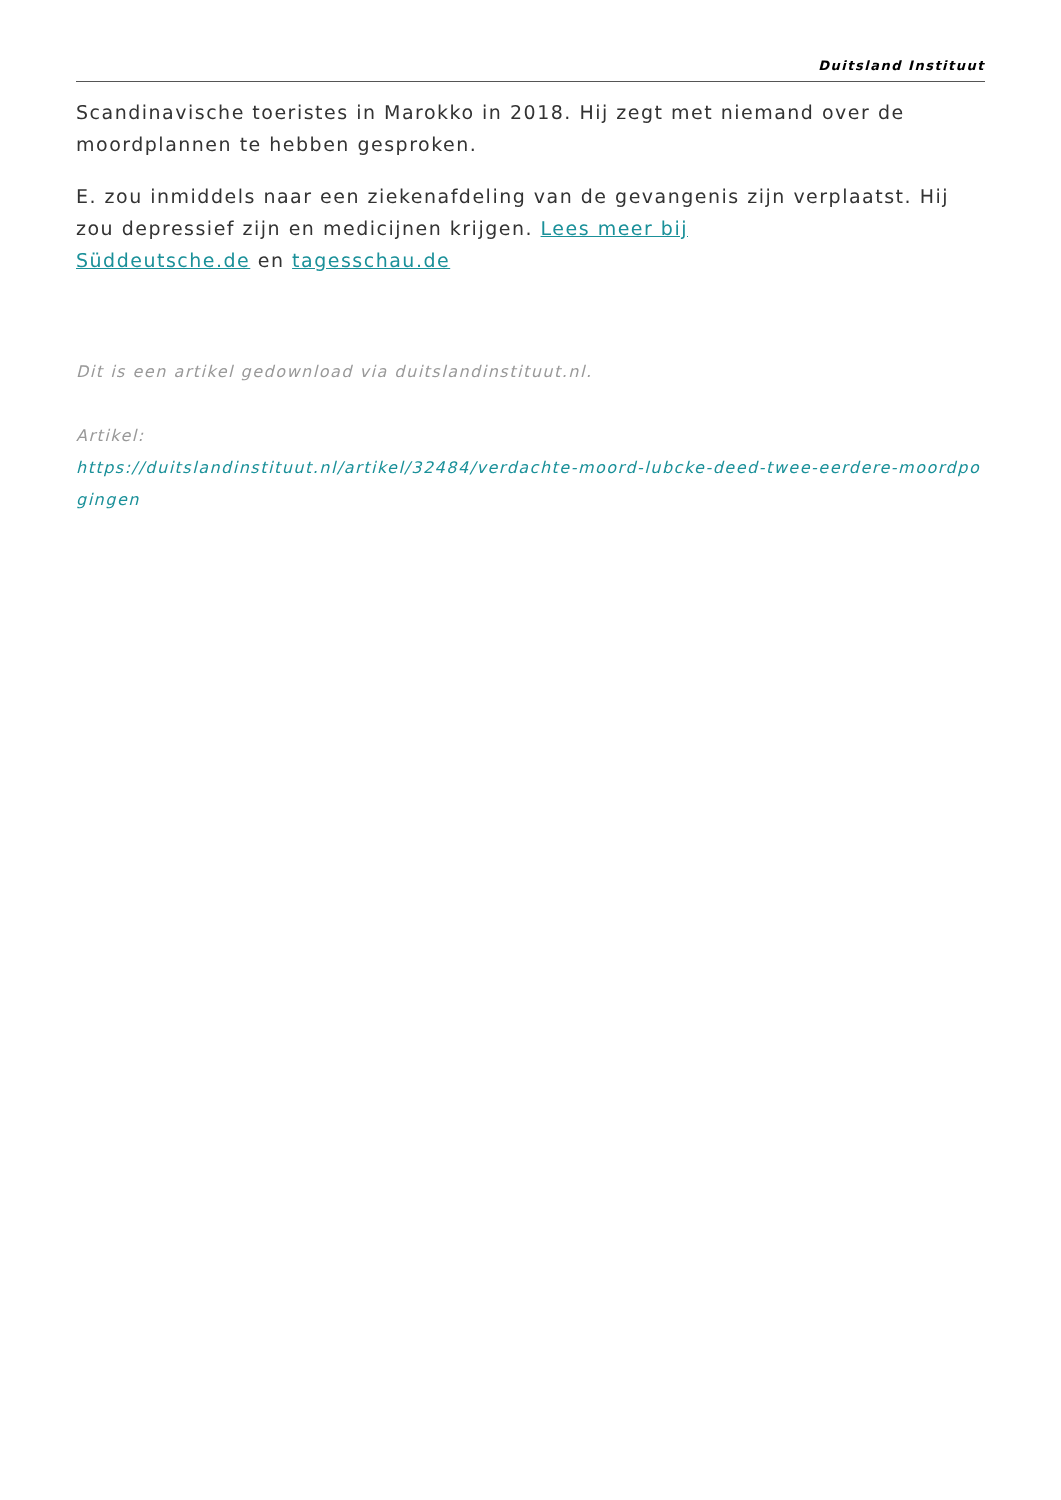Duitsland Instituut
Scandinavische toeristes in Marokko in 2018. Hij zegt met niemand over de moordplannen te hebben gesproken.
E. zou inmiddels naar een ziekenafdeling van de gevangenis zijn verplaatst. Hij zou depressief zijn en medicijnen krijgen. Lees meer bij
Süddeutsche.de en tagesschau.de
Dit is een artikel gedownload via duitslandinstituut.nl.
Artikel:
https://duitslandinstituut.nl/artikel/32484/verdachte-moord-lubcke-deed-twee-eerdere-moordpo gingen